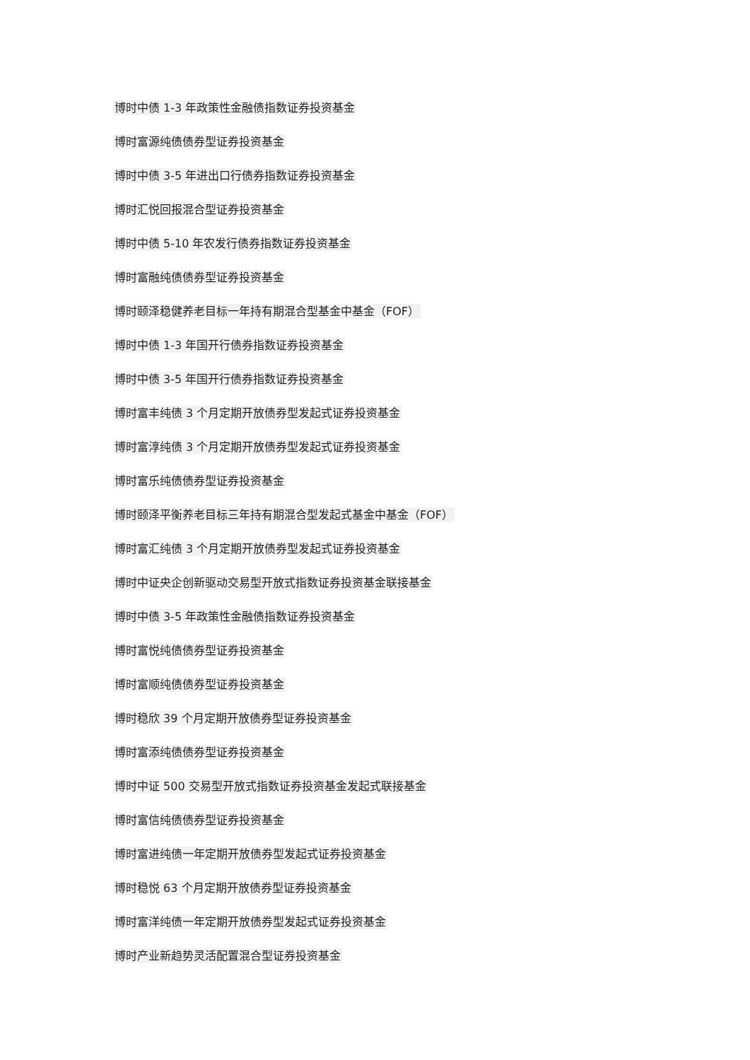博时中债 1-3 年政策性金融债指数证券投资基金
博时富源纯债债券型证券投资基金
博时中债 3-5 年进出口行债券指数证券投资基金
博时汇悦回报混合型证券投资基金
博时中债 5-10 年农发行债券指数证券投资基金
博时富融纯债债券型证券投资基金
博时颐泽稳健养老目标一年持有期混合型基金中基金（FOF）
博时中债 1-3 年国开行债券指数证券投资基金
博时中债 3-5 年国开行债券指数证券投资基金
博时富丰纯债 3 个月定期开放债券型发起式证券投资基金
博时富淳纯债 3 个月定期开放债券型发起式证券投资基金
博时富乐纯债债券型证券投资基金
博时颐泽平衡养老目标三年持有期混合型发起式基金中基金（FOF）
博时富汇纯债 3 个月定期开放债券型发起式证券投资基金
博时中证央企创新驱动交易型开放式指数证券投资基金联接基金
博时中债 3-5 年政策性金融债指数证券投资基金
博时富悦纯债债券型证券投资基金
博时富顺纯债债券型证券投资基金
博时稳欣 39 个月定期开放债券型证券投资基金
博时富添纯债债券型证券投资基金
博时中证 500 交易型开放式指数证券投资基金发起式联接基金
博时富信纯债债券型证券投资基金
博时富进纯债一年定期开放债券型发起式证券投资基金
博时稳悦 63 个月定期开放债券型证券投资基金
博时富洋纯债一年定期开放债券型发起式证券投资基金
博时产业新趋势灵活配置混合型证券投资基金